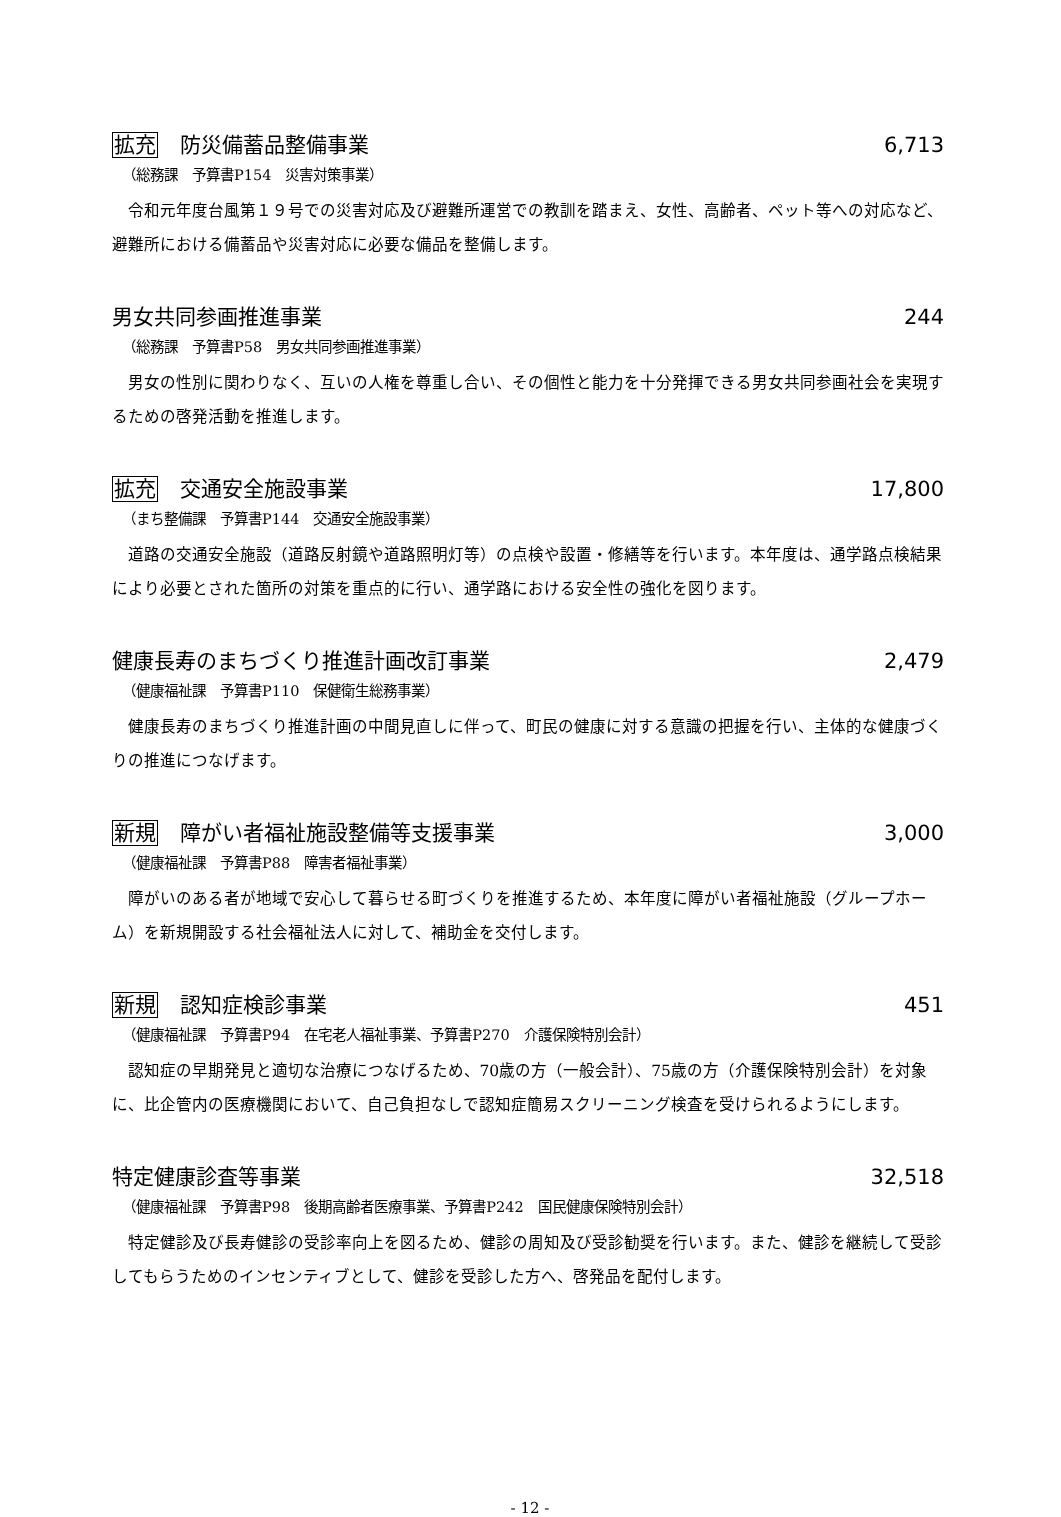拡充 防災備蓄品整備事業 6,713
（総務課　予算書P154　災害対策事業）
令和元年度台風第１９号での災害対応及び避難所運営での教訓を踏まえ、女性、高齢者、ペット等への対応など、避難所における備蓄品や災害対応に必要な備品を整備します。
男女共同参画推進事業 244
（総務課　予算書P58　男女共同参画推進事業）
男女の性別に関わりなく、互いの人権を尊重し合い、その個性と能力を十分発揮できる男女共同参画社会を実現するための啓発活動を推進します。
拡充 交通安全施設事業 17,800
（まち整備課　予算書P144　交通安全施設事業）
道路の交通安全施設（道路反射鏡や道路照明灯等）の点検や設置・修繕等を行います。本年度は、通学路点検結果により必要とされた箇所の対策を重点的に行い、通学路における安全性の強化を図ります。
健康長寿のまちづくり推進計画改訂事業 2,479
（健康福祉課　予算書P110　保健衛生総務事業）
健康長寿のまちづくり推進計画の中間見直しに伴って、町民の健康に対する意識の把握を行い、主体的な健康づくりの推進につなげます。
新規 障がい者福祉施設整備等支援事業 3,000
（健康福祉課　予算書P88　障害者福祉事業）
障がいのある者が地域で安心して暮らせる町づくりを推進するため、本年度に障がい者福祉施設（グループホーム）を新規開設する社会福祉法人に対して、補助金を交付します。
新規 認知症検診事業 451
（健康福祉課　予算書P94　在宅老人福祉事業、予算書P270　介護保険特別会計）
認知症の早期発見と適切な治療につなげるため、70歳の方（一般会計）、75歳の方（介護保険特別会計）を対象に、比企管内の医療機関において、自己負担なしで認知症簡易スクリーニング検査を受けられるようにします。
特定健康診査等事業 32,518
（健康福祉課　予算書P98　後期高齢者医療事業、予算書P242　国民健康保険特別会計）
特定健診及び長寿健診の受診率向上を図るため、健診の周知及び受診勧奨を行います。また、健診を継続して受診してもらうためのインセンティブとして、健診を受診した方へ、啓発品を配付します。
- 12 -